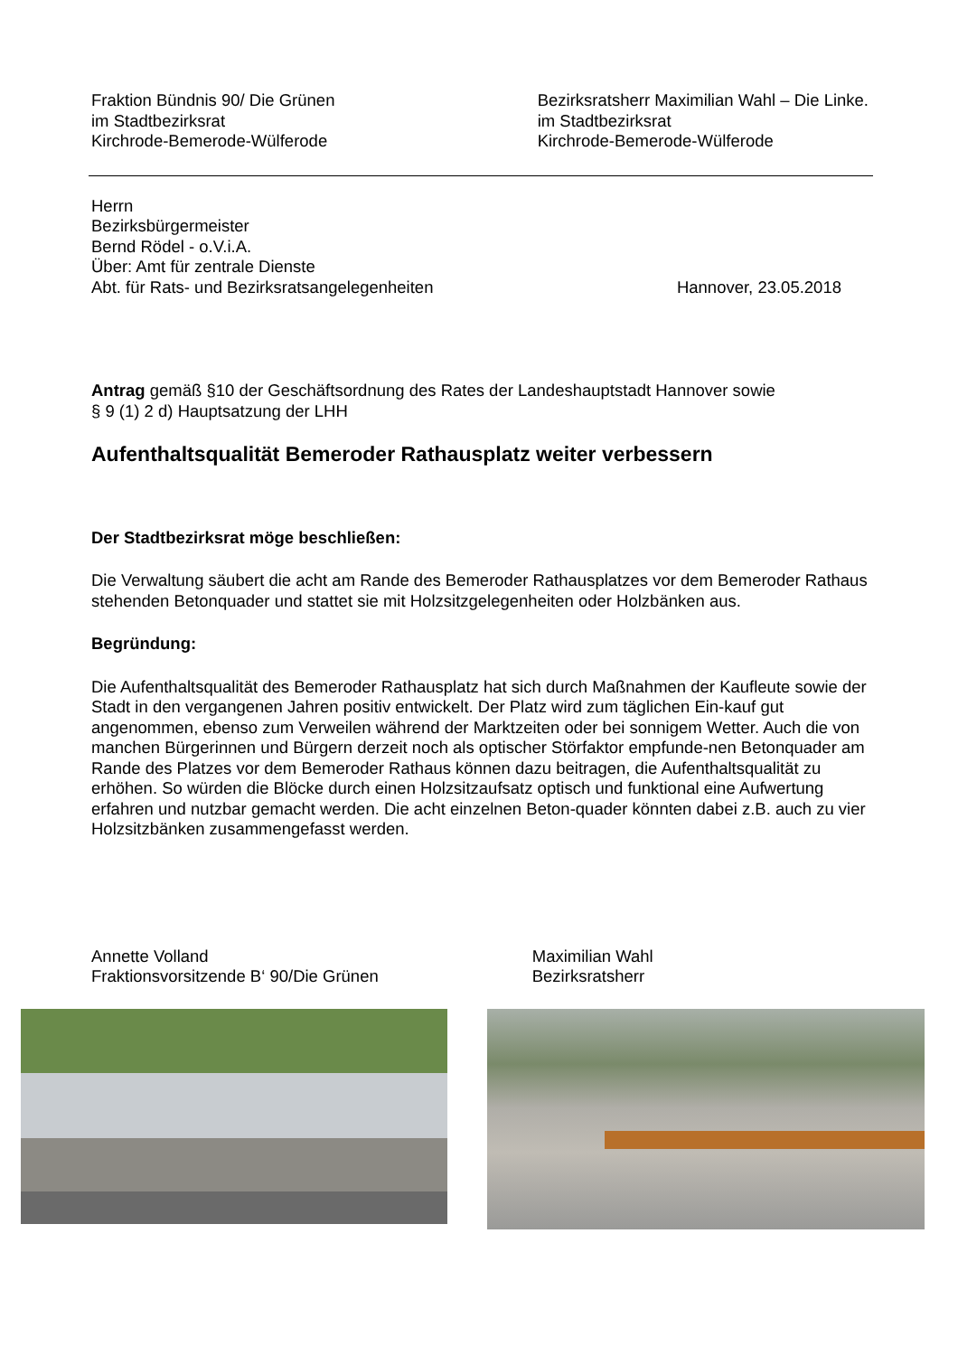Fraktion Bündnis 90/ Die Grünen
im Stadtbezirksrat
Kirchrode-Bemerode-Wülferode
Bezirksratsherr Maximilian Wahl – Die Linke.
im Stadtbezirksrat
Kirchrode-Bemerode-Wülferode
Herrn
Bezirksbürgermeister
Bernd Rödel - o.V.i.A.
Über: Amt für zentrale Dienste
Abt. für Rats- und Bezirksratsangelegenheiten
Hannover, 23.05.2018
Antrag gemäß §10 der Geschäftsordnung des Rates der Landeshauptstadt Hannover sowie
§ 9 (1) 2 d) Hauptsatzung der LHH
Aufenthaltsqualität Bemeroder Rathausplatz weiter verbessern
Der Stadtbezirksrat möge beschließen:
Die Verwaltung säubert die acht am Rande des Bemeroder Rathausplatzes vor dem Bemeroder Rathaus stehenden Betonquader und stattet sie mit Holzsitzgelegenheiten oder Holzbänken aus.
Begründung:
Die Aufenthaltsqualität des Bemeroder Rathausplatz hat sich durch Maßnahmen der Kaufleute sowie der Stadt in den vergangenen Jahren positiv entwickelt. Der Platz wird zum täglichen Ein-kauf gut angenommen, ebenso zum Verweilen während der Marktzeiten oder bei sonnigem Wetter. Auch die von manchen Bürgerinnen und Bürgern derzeit noch als optischer Störfaktor empfunde-nen Betonquader am Rande des Platzes vor dem Bemeroder Rathaus können dazu beitragen, die Aufenthaltsqualität zu erhöhen. So würden die Blöcke durch einen Holzsitzaufsatz optisch und funktional eine Aufwertung erfahren und nutzbar gemacht werden. Die acht einzelnen Beton-quader könnten dabei z.B. auch zu vier Holzsitzbänken zusammengefasst werden.
Annette Volland
Fraktionsvorsitzende B‘ 90/Die Grünen
Maximilian Wahl
Bezirksratsherr